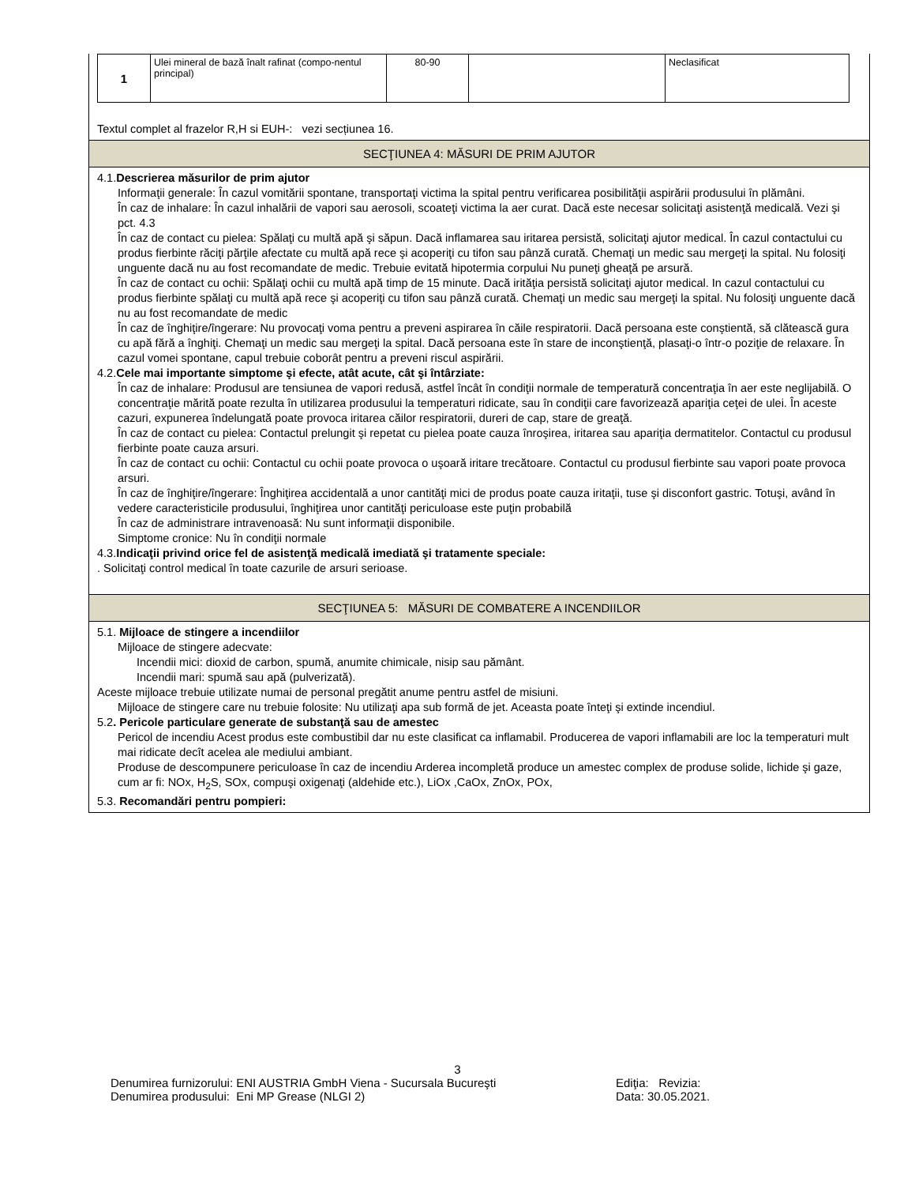| 1 | Ulei mineral de bază înalt rafinat (compo-nentul principal) | 80-90 | | Neclasificat |
Textul complet al frazelor R,H si EUH-: vezi secțiunea 16.
SECŢIUNEA 4: MĂSURI DE PRIM AJUTOR
4.1.Descrierea măsurilor de prim ajutor
Informaţii generale: În cazul vomitării spontane, transportaţi victima la spital pentru verificarea posibilităţii aspirării produsului în plămâni.
În caz de inhalare: În cazul inhalării de vapori sau aerosoli, scoateţi victima la aer curat. Dacă este necesar solicitaţi asistenţă medicală. Vezi şi pct. 4.3
În caz de contact cu pielea: Spălaţi cu multă apă şi săpun. Dacă inflamarea sau iritarea persistă, solicitaţi ajutor medical. În cazul contactului cu produs fierbinte răciţi părţile afectate cu multă apă rece şi acoperiţi cu tifon sau pânză curată. Chemaţi un medic sau mergeţi la spital. Nu folosiţi unguente dacă nu au fost recomandate de medic. Trebuie evitată hipotermia corpului Nu puneţi gheaţă pe arsură.
În caz de contact cu ochii: Spălaţi ochii cu multă apă timp de 15 minute. Dacă irităţia persistă solicitaţi ajutor medical. In cazul contactului cu produs fierbinte spălaţi cu multă apă rece şi acoperiţi cu tifon sau pânză curată. Chemaţi un medic sau mergeţi la spital. Nu folosiţi unguente dacă nu au fost recomandate de medic
În caz de înghiţire/îngerare: Nu provocaţi voma pentru a preveni aspirarea în căile respiratorii. Dacă persoana este conştientă, să clătească gura cu apă fără a înghiţi. Chemaţi un medic sau mergeţi la spital. Dacă persoana este în stare de inconştienţă, plasaţi-o într-o poziţie de relaxare. În cazul vomei spontane, capul trebuie coborât pentru a preveni riscul aspirării.
4.2.Cele mai importante simptome şi efecte, atât acute, cât şi întârziate:
În caz de inhalare: Produsul are tensiunea de vapori redusă, astfel încât în condiţii normale de temperatură concentraţia în aer este neglijabilă. O concentraţie mărită poate rezulta în utilizarea produsului la temperaturi ridicate, sau în condiţii care favorizează apariţia ceţei de ulei. În aceste cazuri, expunerea îndelungată poate provoca iritarea căilor respiratorii, dureri de cap, stare de greaţă.
În caz de contact cu pielea: Contactul prelungit şi repetat cu pielea poate cauza înroşirea, iritarea sau apariţia dermatitelor. Contactul cu produsul fierbinte poate cauza arsuri.
În caz de contact cu ochii: Contactul cu ochii poate provoca o uşoară iritare trecătoare. Contactul cu produsul fierbinte sau vapori poate provoca arsuri.
În caz de înghiţire/îngerare: Înghiţirea accidentală a unor cantităţi mici de produs poate cauza iritaţii, tuse şi disconfort gastric. Totuşi, având în vedere caracteristicile produsului, înghiţirea unor cantităţi periculoase este puţin probabilă
În caz de administrare intravenoasă: Nu sunt informaţii disponibile.
Simptome cronice: Nu în condiţii normale
4.3.Indicaţii privind orice fel de asistenţă medicală imediată şi tratamente speciale:
. Solicitaţi control medical în toate cazurile de arsuri serioase.
SECŢIUNEA 5: MĂSURI DE COMBATERE A INCENDIILOR
5.1. Mijloace de stingere a incendiilor
Mijloace de stingere adecvate:
Incendii mici: dioxid de carbon, spumă, anumite chimicale, nisip sau pământ.
Incendii mari: spumă sau apă (pulverizată).
Aceste mijloace trebuie utilizate numai de personal pregătit anume pentru astfel de misiuni.
Mijloace de stingere care nu trebuie folosite: Nu utilizaţi apa sub formă de jet. Aceasta poate înteţi şi extinde incendiul.
5.2. Pericole particulare generate de substanţă sau de amestec
Pericol de incendiu Acest produs este combustibil dar nu este clasificat ca inflamabil. Producerea de vapori inflamabili are loc la temperaturi mult mai ridicate decît acelea ale mediului ambiant.
Produse de descompunere periculoase în caz de incendiu Arderea incompletă produce un amestec complex de produse solide, lichide şi gaze, cum ar fi: NOx, H<sub>2</sub>S, SOx, compuşi oxigenaţi (aldehide etc.), LiOx ,CaOx, ZnOx, POx,
5.3. Recomandări pentru pompieri:
3
Denumirea furnizorului: ENI AUSTRIA GmbH Viena - Sucursala Bucureşti Ediţia: Revizia:
Denumirea produsului: Eni MP Grease (NLGI 2) Data: 30.05.2021.